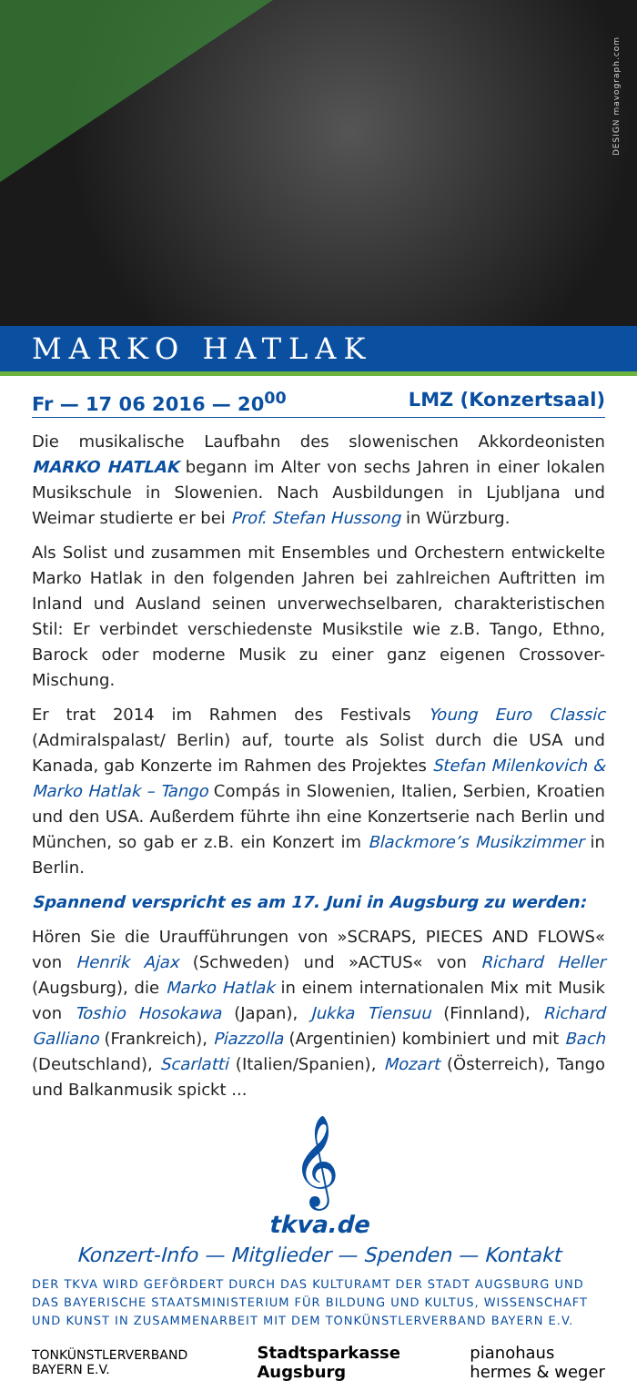DESIGN mavograph.com
MARKO HATLAK
Fr — 17 06 2016 — 20<sup>00</sup> LMZ (Konzertsaal)
Die musikalische Laufbahn des slowenischen Akkordeonisten MARKO HATLAK begann im Alter von sechs Jahren in einer lokalen Musikschule in Slowenien. Nach Ausbildungen in Ljubljana und Weimar studierte er bei Prof. Stefan Hussong in Würzburg.
Als Solist und zusammen mit Ensembles und Orchestern entwickelte Marko Hatlak in den folgenden Jahren bei zahlreichen Auftritten im Inland und Ausland seinen unverwechselbaren, charakteristischen Stil: Er verbindet verschiedenste Musikstile wie z.B. Tango, Ethno, Barock oder moderne Musik zu einer ganz eigenen Crossover-Mischung.
Er trat 2014 im Rahmen des Festivals Young Euro Classic (Admiralspalast/ Berlin) auf, tourte als Solist durch die USA und Kanada, gab Konzerte im Rahmen des Projektes Stefan Milenkovich & Marko Hatlak – Tango Compás in Slowenien, Italien, Serbien, Kroatien und den USA. Außerdem führte ihn eine Konzertserie nach Berlin und München, so gab er z.B. ein Konzert im Blackmore’s Musikzimmer in Berlin.
Spannend verspricht es am 17. Juni in Augsburg zu werden:
Hören Sie die Uraufführungen von »SCRAPS, PIECES AND FLOWS« von Henrik Ajax (Schweden) und »ACTUS« von Richard Heller (Augsburg), die Marko Hatlak in einem internationalen Mix mit Musik von Toshio Hosokawa (Japan), Jukka Tiensuu (Finnland), Richard Galliano (Frankreich), Piazzolla (Argentinien) kombiniert und mit Bach (Deutschland), Scarlatti (Italien/Spanien), Mozart (Österreich), Tango und Balkanmusik spickt ...
𝄞
tkva.de
Konzert-Info — Mitglieder — Spenden — Kontakt
DER TKVA WIRD GEFÖRDERT DURCH DAS KULTURAMT DER STADT AUGSBURG UND DAS BAYERISCHE STAATSMINISTERIUM FÜR BILDUNG UND KULTUS, WISSENSCHAFT UND KUNST IN ZUSAMMENARBEIT MIT DEM TONKÜNSTLERVERBAND BAYERN E.V.
TONKÜNSTLERVERBAND
BAYERN E.V. Stadtsparkasse
Augsburg pianohaus
hermes & weger